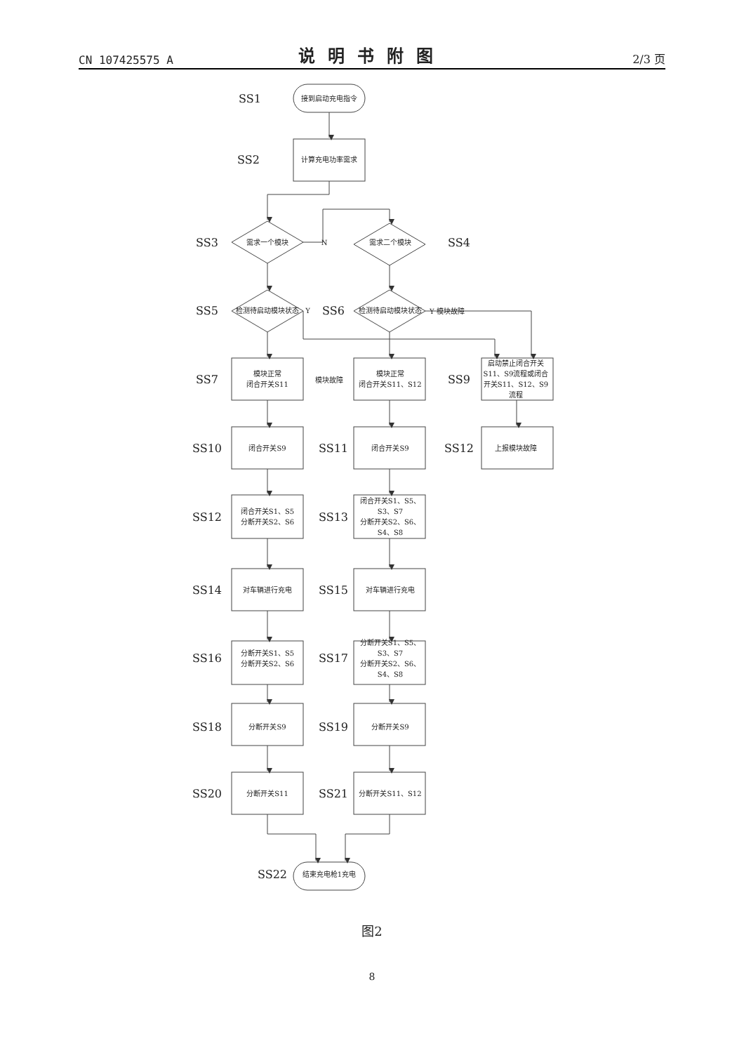CN 107425575 A 说明书附图 2/3 页
SS1 接到启动充电指令
SS2 计算充电功率需求
SS3 需求一个模块 N 需求二个模块 SS4
SS5 检测待启动模块状态 Y SS6 检测待启动模块状态 Y 模块故障
SS7 模块正常
闭合开关S11 模块故障 模块正常
闭合开关S11、S12 SS9 启动禁止闭合开关S11、S9流程或闭合开关S11、S12、S9流程
SS10 闭合开关S9 SS11 闭合开关S9 SS12 上报模块故障
SS12 闭合开关S1、S5
分断开关S2、S6 SS13 闭合开关S1、S5、S3、S7
分断开关S2、S6、S4、S8
SS14 对车辆进行充电 SS15 对车辆进行充电
SS16 分断开关S1、S5
分断开关S2、S6 SS17 分断开关S1、S5、S3、S7
分断开关S2、S6、S4、S8
SS18 分断开关S9 SS19 分断开关S9
SS20 分断开关S11 SS21 分断开关S11、S12
SS22 结束充电枪1充电
图2
8